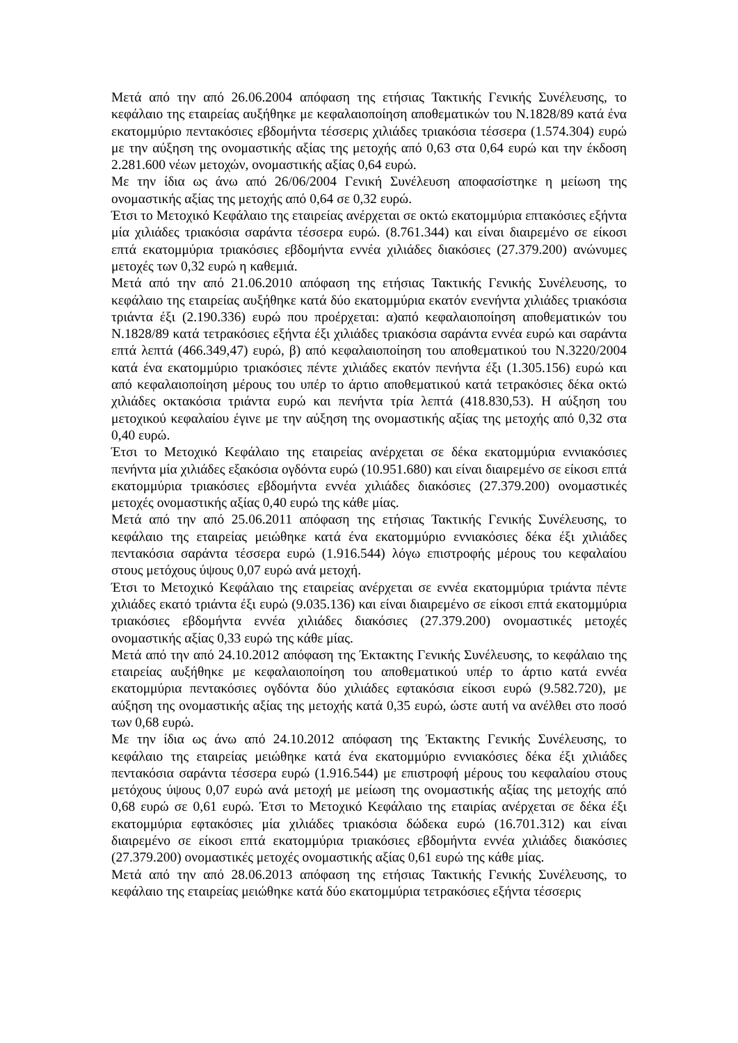Μετά από την από 26.06.2004 απόφαση της ετήσιας Τακτικής Γενικής Συνέλευσης, το κεφάλαιο της εταιρείας αυξήθηκε με κεφαλαιοποίηση αποθεματικών του Ν.1828/89 κατά ένα εκατομμύριο πεντακόσιες εβδομήντα τέσσερις χιλιάδες τριακόσια τέσσερα (1.574.304) ευρώ με την αύξηση της ονομαστικής αξίας της μετοχής από 0,63 στα 0,64 ευρώ και την έκδοση 2.281.600 νέων μετοχών, ονομαστικής αξίας 0,64 ευρώ.
Με την ίδια ως άνω από 26/06/2004 Γενική Συνέλευση αποφασίστηκε η μείωση της ονομαστικής αξίας της μετοχής από 0,64 σε 0,32 ευρώ.
Έτσι το Μετοχικό Κεφάλαιο της εταιρείας ανέρχεται σε οκτώ εκατομμύρια επτακόσιες εξήντα μία χιλιάδες τριακόσια σαράντα τέσσερα ευρώ. (8.761.344) και είναι διαιρεμένο σε είκοσι επτά εκατομμύρια τριακόσιες εβδομήντα εννέα χιλιάδες διακόσιες (27.379.200) ανώνυμες μετοχές των 0,32 ευρώ η καθεμιά.
Μετά από την από 21.06.2010 απόφαση της ετήσιας Τακτικής Γενικής Συνέλευσης, το κεφάλαιο της εταιρείας αυξήθηκε κατά δύο εκατομμύρια εκατόν ενενήντα χιλιάδες τριακόσια τριάντα έξι (2.190.336) ευρώ που προέρχεται: α)από κεφαλαιοποίηση αποθεματικών του Ν.1828/89 κατά τετρακόσιες εξήντα έξι χιλιάδες τριακόσια σαράντα εννέα ευρώ και σαράντα επτά λεπτά (466.349,47) ευρώ, β) από κεφαλαιοποίηση του αποθεματικού του Ν.3220/2004 κατά ένα εκατομμύριο τριακόσιες πέντε χιλιάδες εκατόν πενήντα έξι (1.305.156) ευρώ και από κεφαλαιοποίηση μέρους του υπέρ το άρτιο αποθεματικού κατά τετρακόσιες δέκα οκτώ χιλιάδες οκτακόσια τριάντα ευρώ και πενήντα τρία λεπτά (418.830,53). Η αύξηση του μετοχικού κεφαλαίου έγινε με την αύξηση της ονομαστικής αξίας της μετοχής από 0,32 στα 0,40 ευρώ.
Έτσι το Μετοχικό Κεφάλαιο της εταιρείας ανέρχεται σε δέκα εκατομμύρια εννιακόσιες πενήντα μία χιλιάδες εξακόσια ογδόντα ευρώ (10.951.680) και είναι διαιρεμένο σε είκοσι επτά εκατομμύρια τριακόσιες εβδομήντα εννέα χιλιάδες διακόσιες (27.379.200) ονομαστικές μετοχές ονομαστικής αξίας 0,40 ευρώ της κάθε μίας.
Μετά από την από 25.06.2011 απόφαση της ετήσιας Τακτικής Γενικής Συνέλευσης, το κεφάλαιο της εταιρείας μειώθηκε κατά ένα εκατομμύριο εννιακόσιες δέκα έξι χιλιάδες πεντακόσια σαράντα τέσσερα ευρώ (1.916.544) λόγω επιστροφής μέρους του κεφαλαίου στους μετόχους ύψους 0,07 ευρώ ανά μετοχή.
Έτσι το Μετοχικό Κεφάλαιο της εταιρείας ανέρχεται σε εννέα εκατομμύρια τριάντα πέντε χιλιάδες εκατό τριάντα έξι ευρώ (9.035.136) και είναι διαιρεμένο σε είκοσι επτά εκατομμύρια τριακόσιες εβδομήντα εννέα χιλιάδες διακόσιες (27.379.200) ονομαστικές μετοχές ονομαστικής αξίας 0,33 ευρώ της κάθε μίας.
Μετά από την από 24.10.2012 απόφαση της Έκτακτης Γενικής Συνέλευσης, το κεφάλαιο της εταιρείας αυξήθηκε με κεφαλαιοποίηση του αποθεματικού υπέρ το άρτιο κατά εννέα εκατομμύρια πεντακόσιες ογδόντα δύο χιλιάδες εφτακόσια είκοσι ευρώ (9.582.720), με αύξηση της ονομαστικής αξίας της μετοχής κατά 0,35 ευρώ, ώστε αυτή να ανέλθει στο ποσό των 0,68 ευρώ.
Με την ίδια ως άνω από 24.10.2012 απόφαση της Έκτακτης Γενικής Συνέλευσης, το κεφάλαιο της εταιρείας μειώθηκε κατά ένα εκατομμύριο εννιακόσιες δέκα έξι χιλιάδες πεντακόσια σαράντα τέσσερα ευρώ (1.916.544) με επιστροφή μέρους του κεφαλαίου στους μετόχους ύψους 0,07 ευρώ ανά μετοχή με μείωση της ονομαστικής αξίας της μετοχής από 0,68 ευρώ σε 0,61 ευρώ. Έτσι το Μετοχικό Κεφάλαιο της εταιρίας ανέρχεται σε δέκα έξι εκατομμύρια εφτακόσιες μία χιλιάδες τριακόσια δώδεκα ευρώ (16.701.312) και είναι διαιρεμένο σε είκοσι επτά εκατομμύρια τριακόσιες εβδομήντα εννέα χιλιάδες διακόσιες (27.379.200) ονομαστικές μετοχές ονομαστικής αξίας 0,61 ευρώ της κάθε μίας.
Μετά από την από 28.06.2013 απόφαση της ετήσιας Τακτικής Γενικής Συνέλευσης, το κεφάλαιο της εταιρείας μειώθηκε κατά δύο εκατομμύρια τετρακόσιες εξήντα τέσσερις